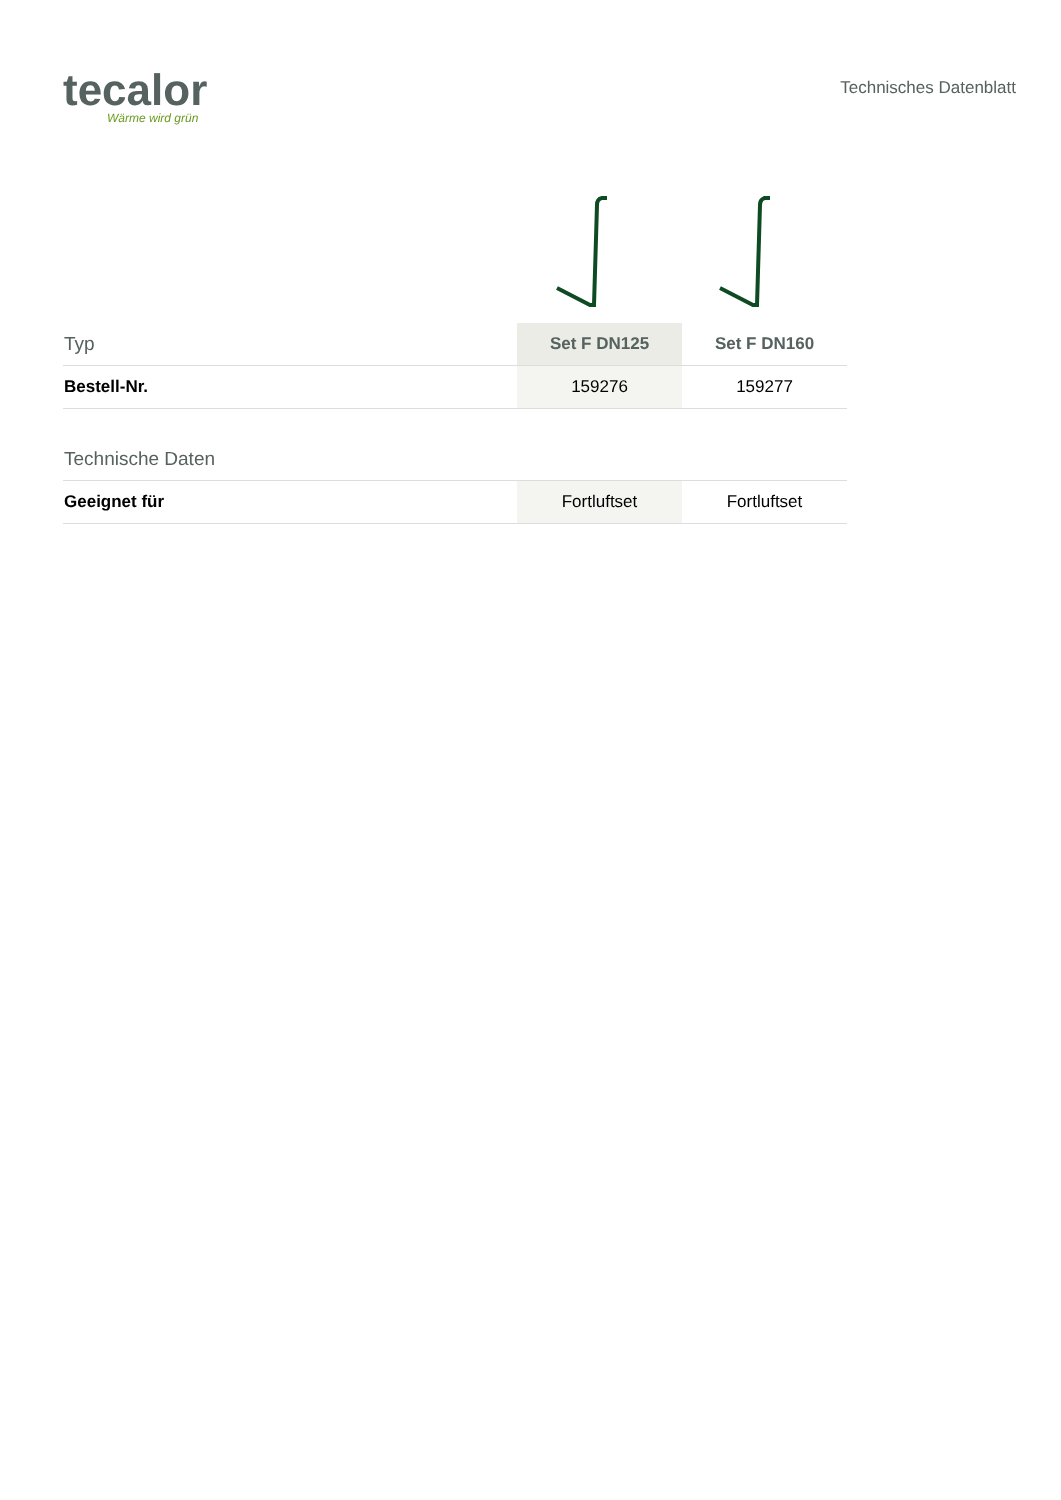tecalor
Wärme wird grün
Technisches Datenblatt
| Typ | Set F DN125 | Set F DN160 |
| Bestell-Nr. | 159276 | 159277 |
| Technische Daten | | |
| Geeignet für | Fortluftset | Fortluftset |